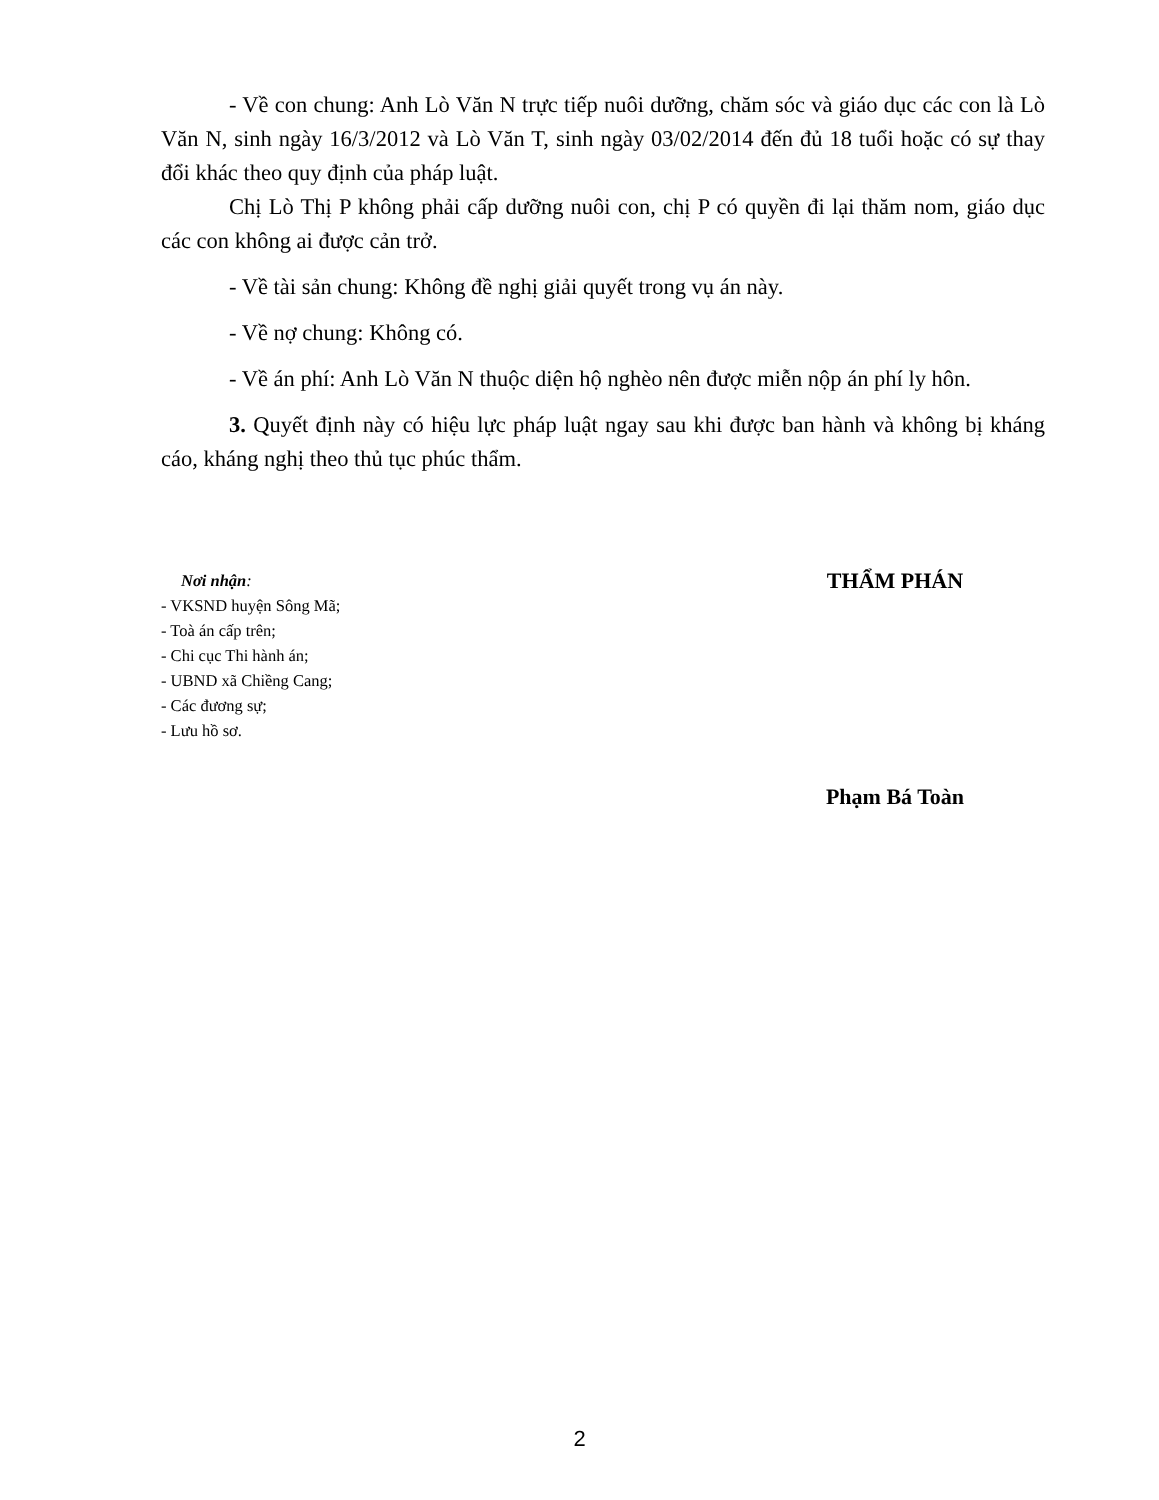- Về con chung: Anh Lò Văn N trực tiếp nuôi dưỡng, chăm sóc và giáo dục các con là Lò Văn N, sinh ngày 16/3/2012 và Lò Văn T, sinh ngày 03/02/2014 đến đủ 18 tuổi hoặc có sự thay đổi khác theo quy định của pháp luật.
Chị Lò Thị P không phải cấp dưỡng nuôi con, chị P có quyền đi lại thăm nom, giáo dục các con không ai được cản trở.
- Về tài sản chung: Không đề nghị giải quyết trong vụ án này.
- Về nợ chung: Không có.
- Về án phí: Anh Lò Văn N thuộc diện hộ nghèo nên được miễn nộp án phí ly hôn.
3. Quyết định này có hiệu lực pháp luật ngay sau khi được ban hành và không bị kháng cáo, kháng nghị theo thủ tục phúc thẩm.
Nơi nhận:
- VKSND huyện Sông Mã;
- Toà án cấp trên;
- Chi cục Thi hành án;
- UBND xã Chiềng Cang;
- Các đương sự;
- Lưu hồ sơ.
THẨM PHÁN
Phạm Bá Toàn
2